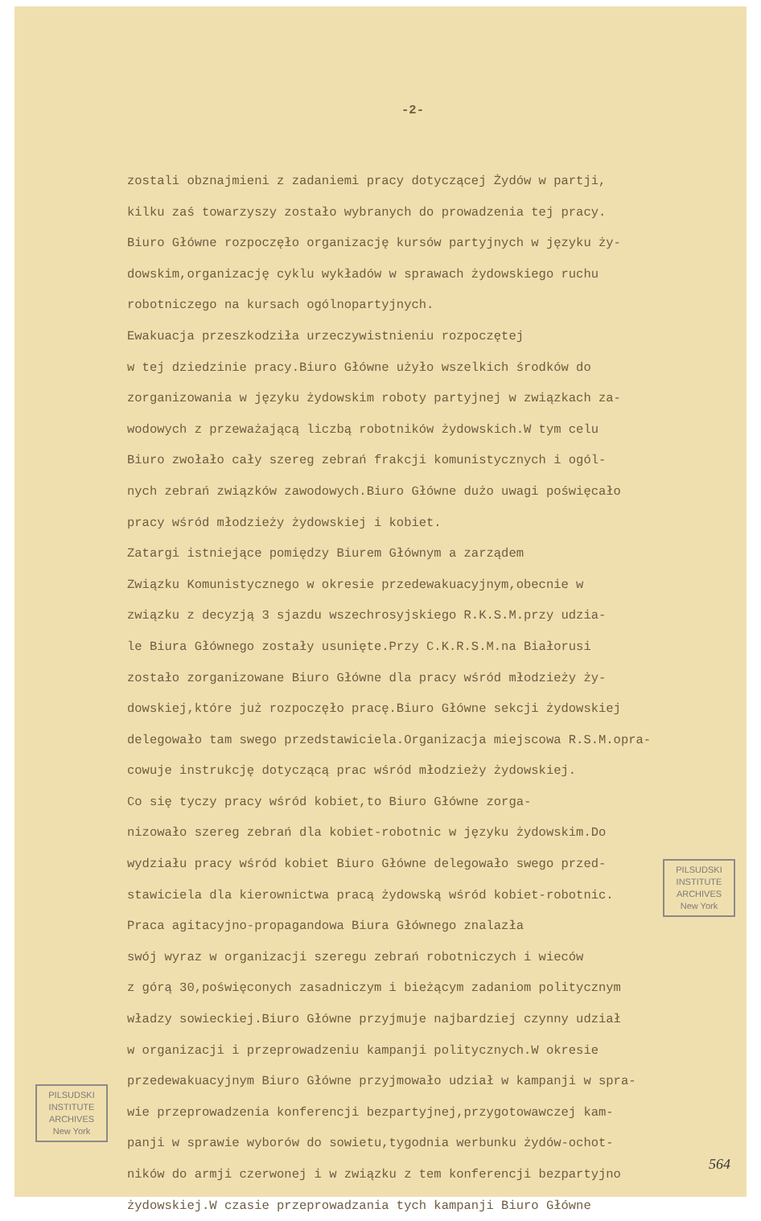-2-
zostali obznajmieni z zadaniemi pracy dotyczącej Żydów w partji, kilku zaś towarzyszy zostało wybranych do prowadzenia tej pracy. Biuro Główne rozpoczęło organizację kursów partyjnych w języku ży- dowskim,organizację cyklu wykładów w sprawach żydowskiego ruchu robotniczego na kursach ogólnopartyjnych. Ewakuacja przeszkodziła urzeczywistnieniu rozpoczętej w tej dziedzinie pracy.Biuro Główne użyło wszelkich środków do zorganizowania w języku żydowskim roboty partyjnej w związkach za- wodowych z przeważającą liczbą robotników żydowskich.W tym celu Biuro zwołało cały szereg zebrań frakcji komunistycznych i ogól- nych zebrań związków zawodowych.Biuro Główne dużo uwagi poświęcało pracy wśród młodzieży żydowskiej i kobiet. Zatargi istniejące pomiędzy Biurem Głównym a zarządem Związku Komunistycznego w okresie przedewakuacyjnym,obecnie w związku z decyzją 3 sjazdu wszechrosyjskiego R.K.S.M.przy udzia- le Biura Głównego zostały usunięte.Przy C.K.R.S.M.na Białorusi zostało zorganizowane Biuro Główne dla pracy wśród młodzieży ży- dowskiej,które już rozpoczęło pracę.Biuro Główne sekcji żydowskiej delegowało tam swego przedstawiciela.Organizacja miejscowa R.S.M.opra- cowuje instrukcję dotyczącą prac wśród młodzieży żydowskiej. Co się tyczy pracy wśród kobiet,to Biuro Główne zorga- nizowało szereg zebrań dla kobiet-robotnic w języku żydowskim.Do wydziału pracy wśród kobiet Biuro Główne delegowało swego przed- stawiciela dla kierownictwa pracą żydowską wśród kobiet-robotnic. Praca agitacyjno-propagandowa Biura Głównego znalazła swój wyraz w organizacji szeregu zebrań robotniczych i wieców z górą 30,poświęconych zasadniczym i bieżącym zadaniom politycznym władzy sowieckiej.Biuro Główne przyjmuje najbardziej czynny udział w organizacji i przeprowadzeniu kampanji politycznych.W okresie przedewakuacyjnym Biuro Główne przyjmowało udział w kampanji w spra- wie przeprowadzenia konferencji bezpartyjnej,przygotowawczej kam- panji w sprawie wyborów do sowietu,tygodnia werbunku żydów-ochot- ników do armji czerwonej i w związku z tem konferencji bezpartyjno żydowskiej.W czasie przeprowadzania tych kampanji Biuro Główne
PILSUDSKI
INSTITUTE
ARCHIVES
New York
PILSUDSKI
INSTITUTE
ARCHIVES
New York
564